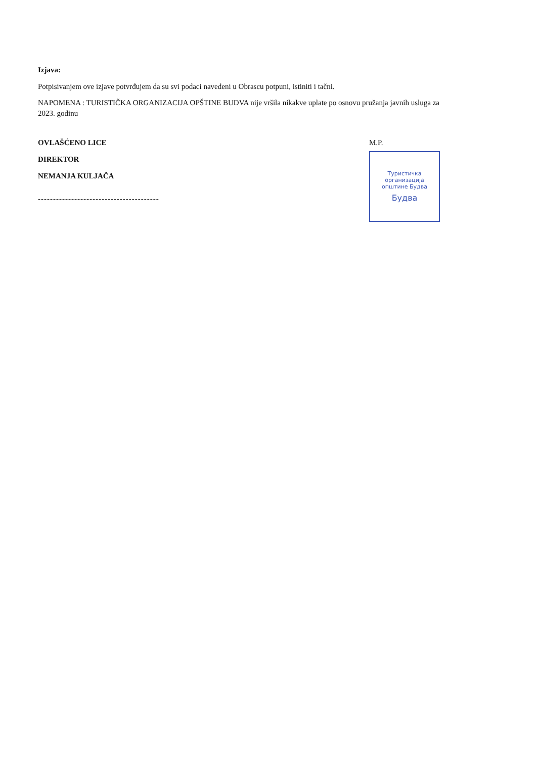Izjava:
Potpisivanjem ove izjave potvrđujem da su svi podaci navedeni u Obrascu potpuni, istiniti i tačni.
NAPOMENA : TURISTIČKA ORGANIZACIJA OPŠTINE BUDVA nije vršila nikakve uplate po osnovu pružanja javnih usluga za 2023. godinu
OVLAŠĆENO LICE
DIREKTOR
NEMANJA KULJAČA
----------------------------------------
M.P.
Туристичка организација општине Будва
Будва